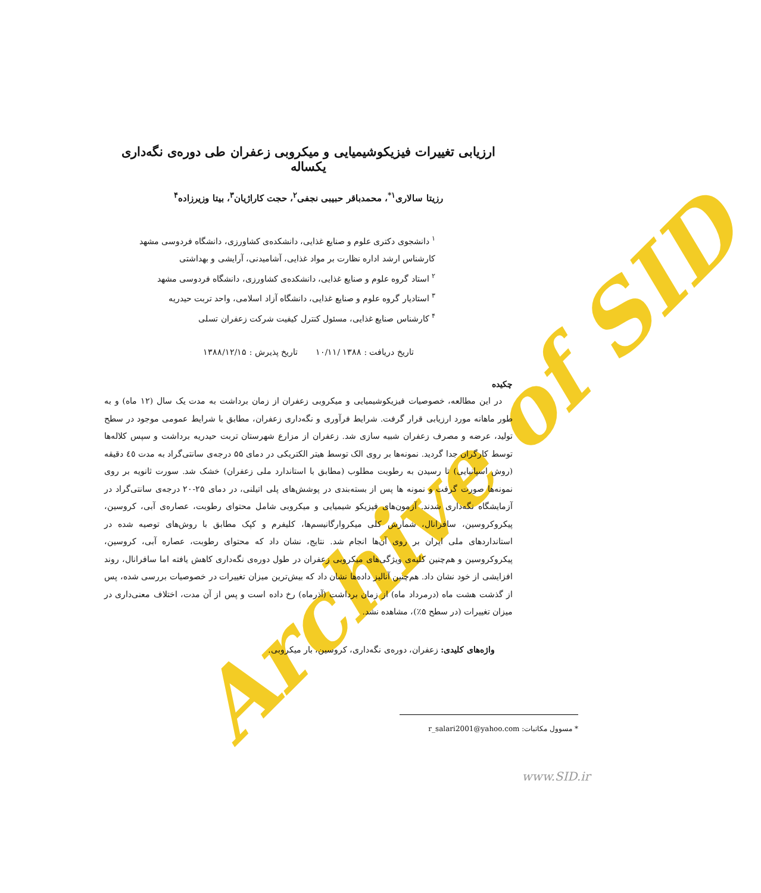Archive of SID
ارزیابی تغییرات فیزیکوشیمیایی و میکروبی زعفران طی دوره‌ی نگه‌داری یکساله
رزیتا سالاری<sup>۱*</sup>، محمدباقر حبیبی نجفی<sup>۲</sup>، حجت کاراژیان<sup>۳</sup>، بیتا وزیرزاده<sup>۴</sup>
<sup>۱</sup> دانشجوی دکتری علوم و صنایع غذایی، دانشکده‌ی کشاورزی، دانشگاه فردوسی مشهد
کارشناس ارشد اداره نظارت بر مواد غذایی، آشامیدنی، آرایشی و بهداشتی
<sup>۲</sup> استاد گروه علوم و صنایع غذایی، دانشکده‌ی کشاورزی، دانشگاه فردوسی مشهد
<sup>۳</sup> استادیار گروه علوم و صنایع غذایی، دانشگاه آزاد اسلامی، واحد تربت حیدریه
<sup>۴</sup> کارشناس صنایع غذایی، مسئول کنترل کیفیت شرکت زعفران تسلی
تاریخ دریافت : ۱۳۸۸ /۱۰/۱۱ تاریخ پذیرش : ۱۳۸۸/۱۲/۱۵
چکیده
در این مطالعه، خصوصیات فیزیکوشیمیایی و میکروبی زعفران از زمان برداشت به مدت یک سال (۱۲ ماه) و به طور ماهانه مورد ارزیابی قرار گرفت. شرایط فرآوری و نگه‌داری زعفران، مطابق با شرایط عمومی موجود در سطح تولید، عرضه و مصرف زعفران شبیه سازی شد. زعفران از مزارع شهرستان تربت حیدریه برداشت و سپس کلاله‌ها توسط کارگران جدا گردید. نمونه‌ها بر روی الک توسط هیتر الکتریکی در دمای ۵۵ درجه‌ی سانتی‌گراد به مدت ٤٥ دقیقه (روش اسپانیایی) تا رسیدن به رطوبت مطلوب (مطابق با استاندارد ملی زعفران) خشک شد. سورت ثانویه بر روی نمونه‌ها صورت گرفت و نمونه ها پس از بسته‌بندی در پوشش‌های پلی اتیلنی، در دمای ۲۵-۲۰ درجه‌ی سانتی‌گراد در آزمایشگاه نگه‌داری شدند. آزمون‌های فیزیکو شیمیایی و میکروبی شامل محتوای رطوبت، عصاره‌ی آبی، کروسین، پیکروکروسین، سافرانال، شمارش کلی میکروارگانیسم‌ها، کلیفرم و کپک مطابق با روش‌های توصیه شده در استانداردهای ملی ایران بر روی آن‌ها انجام شد. نتایج، نشان داد که محتوای رطوبت، عصاره آبی، کروسین، پیکروکروسین و هم‌چنین کلیه‌ی ویژگی‌های میکروبی زعفران در طول دوره‌ی نگه‌داری کاهش یافته اما سافرانال، روند افزایشی از خود نشان داد. هم‌چنین آنالیز داده‌ها نشان داد که بیش‌ترین میزان تغییرات در خصوصیات بررسی شده، پس از گذشت هشت ماه (درمرداد ماه) از زمان برداشت (آذرماه) رخ داده است و پس از آن مدت، اختلاف معنی‌داری در میزان تغییرات (در سطح ۵٪)، مشاهده نشد.
واژه‌های کلیدی: زعفران، دوره‌ی نگه‌داری، کروسین، بار میکروبی.
* مسوول مکاتبات: r_salari2001@yahoo.com
www.SID.ir